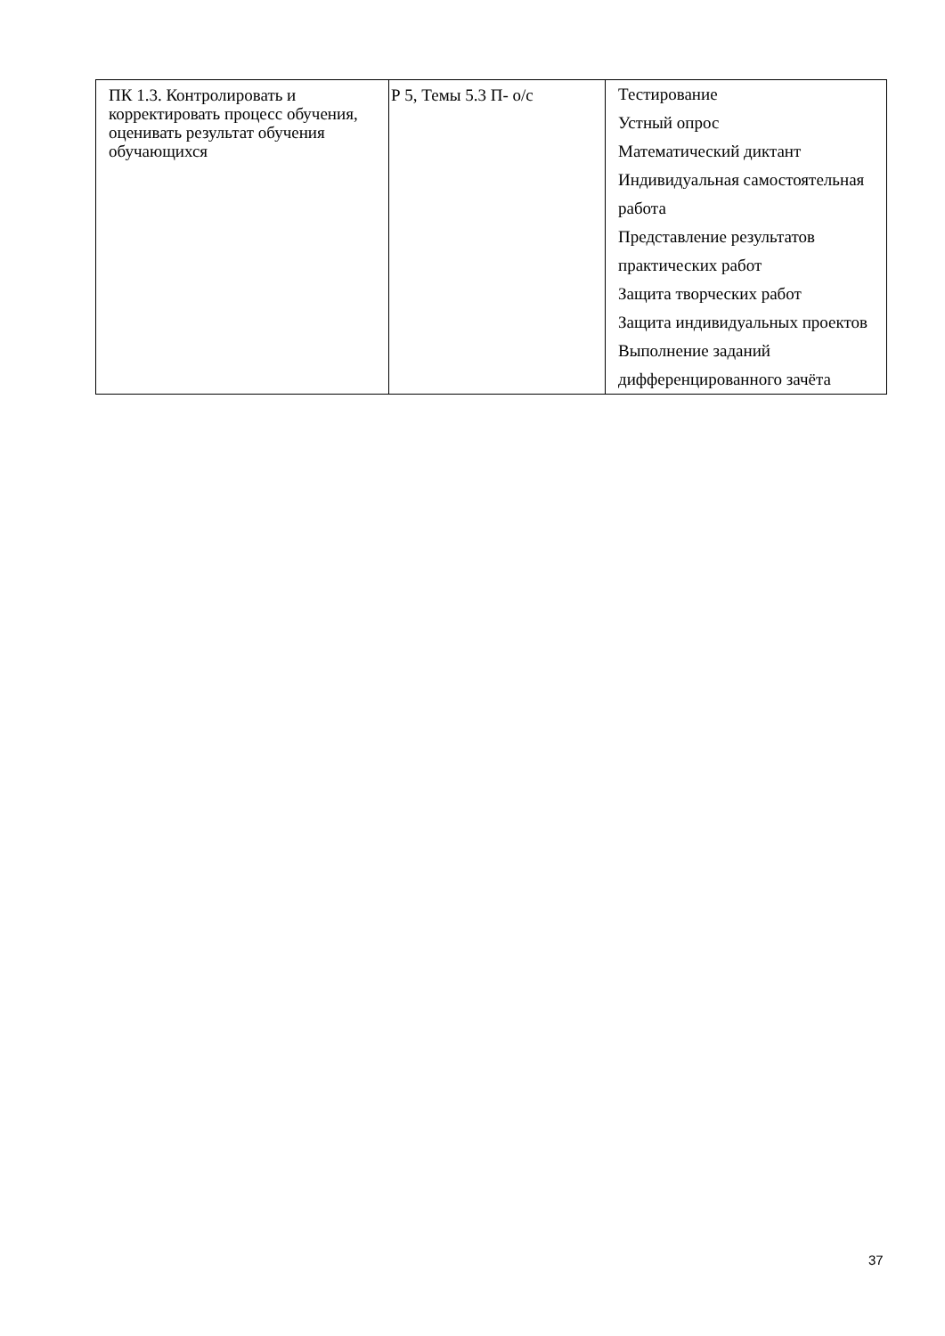| ПК 1.3. Контролировать и корректировать процесс обучения, оценивать результат обучения обучающихся | Р 5, Темы 5.3 П- о/с | Тестирование Устный опрос Математический диктант Индивидуальная самостоятельная работа Представление результатов практических работ Защита творческих работ Защита индивидуальных проектов Выполнение заданий дифференцированного зачёта |
37